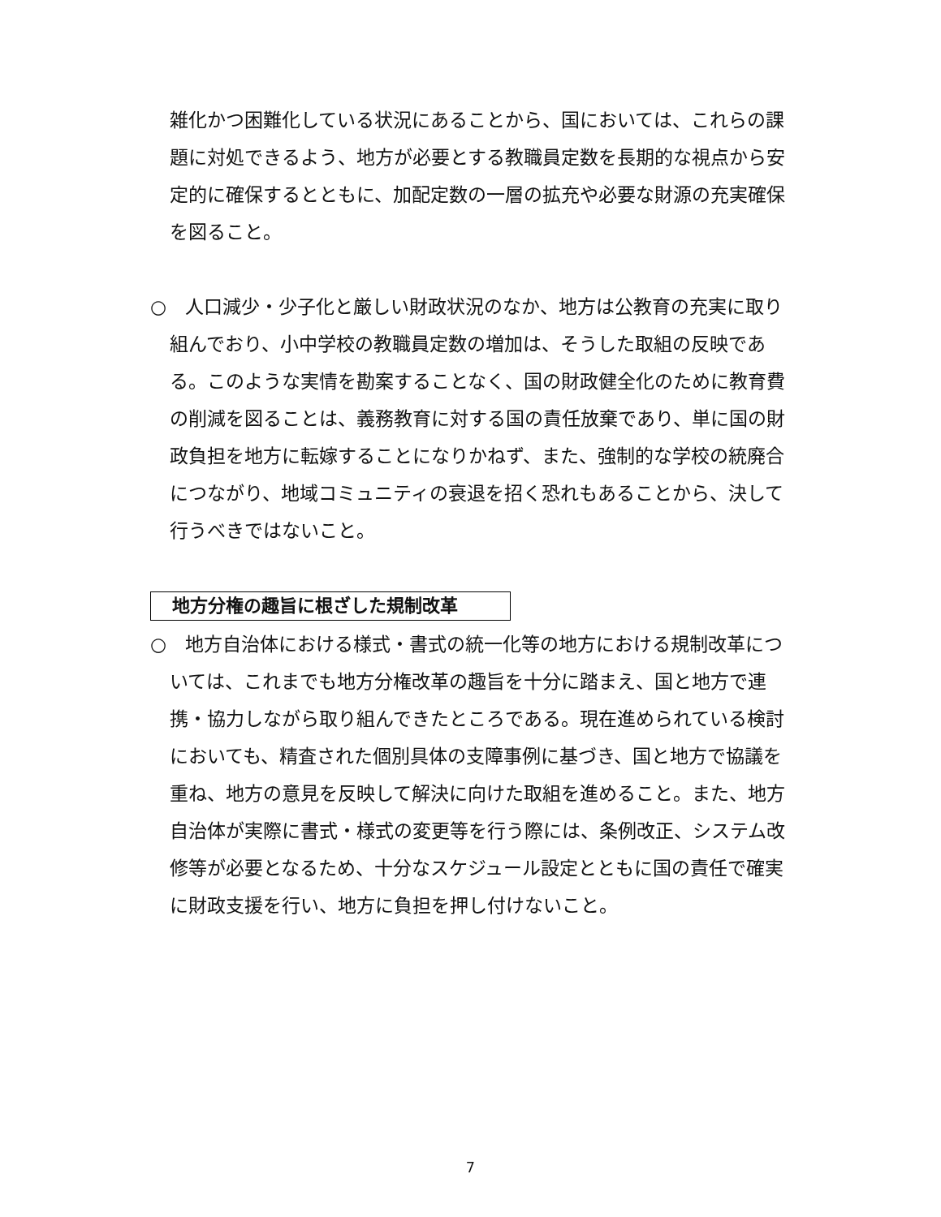雑化かつ困難化している状況にあることから、国においては、これらの課題に対処できるよう、地方が必要とする教職員定数を長期的な視点から安定的に確保するとともに、加配定数の一層の拡充や必要な財源の充実確保を図ること。
○　人口減少・少子化と厳しい財政状況のなか、地方は公教育の充実に取り組んでおり、小中学校の教職員定数の増加は、そうした取組の反映である。このような実情を勘案することなく、国の財政健全化のために教育費の削減を図ることは、義務教育に対する国の責任放棄であり、単に国の財政負担を地方に転嫁することになりかねず、また、強制的な学校の統廃合につながり、地域コミュニティの衰退を招く恐れもあることから、決して行うべきではないこと。
地方分権の趣旨に根ざした規制改革
○　地方自治体における様式・書式の統一化等の地方における規制改革については、これまでも地方分権改革の趣旨を十分に踏まえ、国と地方で連携・協力しながら取り組んできたところである。現在進められている検討においても、精査された個別具体の支障事例に基づき、国と地方で協議を重ね、地方の意見を反映して解決に向けた取組を進めること。また、地方自治体が実際に書式・様式の変更等を行う際には、条例改正、システム改修等が必要となるため、十分なスケジュール設定とともに国の責任で確実に財政支援を行い、地方に負担を押し付けないこと。
7